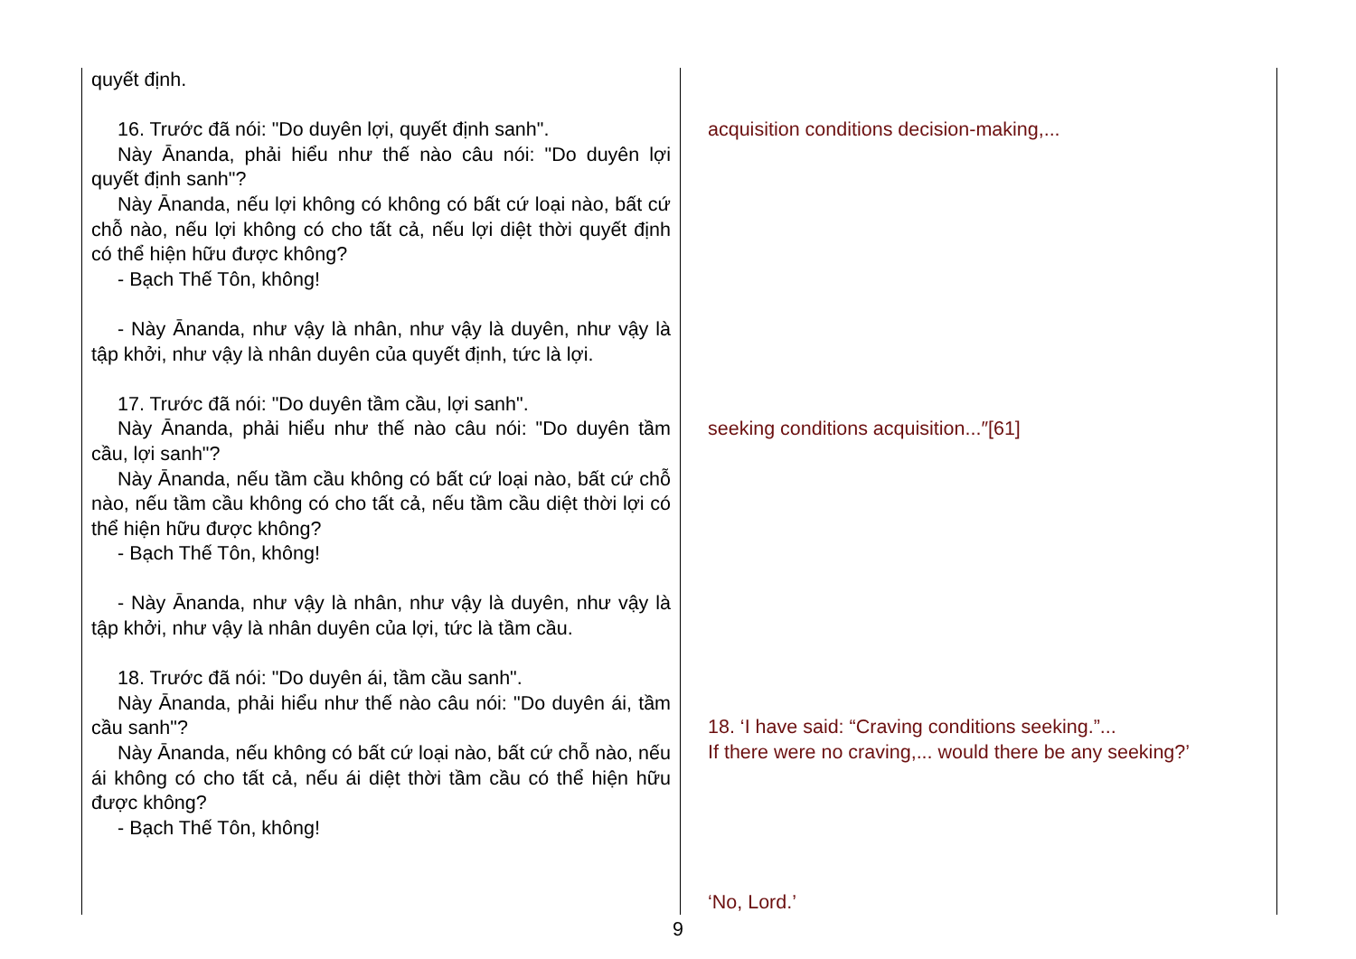| quyết định. 16. Trước đã nói: "Do duyên lợi, quyết định sanh". Này Ānanda, phải hiểu như thế nào câu nói: "Do duyên lợi quyết định sanh"? Này Ānanda, nếu lợi không có không có bất cứ loại nào, bất cứ chỗ nào, nếu lợi không có cho tất cả, nếu lợi diệt thời quyết định có thể hiện hữu được không? - Bạch Thế Tôn, không! - Này Ānanda, như vậy là nhân, như vậy là duyên, như vậy là tập khởi, như vậy là nhân duyên của quyết định, tức là lợi. 17. Trước đã nói: "Do duyên tầm cầu, lợi sanh". Này Ānanda, phải hiểu như thế nào câu nói: "Do duyên tầm cầu, lợi sanh"? Này Ānanda, nếu tầm cầu không có bất cứ loại nào, bất cứ chỗ nào, nếu tầm cầu không có cho tất cả, nếu tầm cầu diệt thời lợi có thể hiện hữu được không? - Bạch Thế Tôn, không! - Này Ānanda, như vậy là nhân, như vậy là duyên, như vậy là tập khởi, như vậy là nhân duyên của lợi, tức là tầm cầu. 18. Trước đã nói: "Do duyên ái, tầm cầu sanh". Này Ānanda, phải hiểu như thế nào câu nói: "Do duyên ái, tầm cầu sanh"? Này Ānanda, nếu không có bất cứ loại nào, bất cứ chỗ nào, nếu ái không có cho tất cả, nếu ái diệt thời tầm cầu có thể hiện hữu được không? - Bạch Thế Tôn, không! | acquisition conditions decision-making,... seeking conditions acquisition...″[61] 18. ‘I have said: “Craving conditions seeking.”... If there were no craving,... would there be any seeking?’ ‘No, Lord.’ |
9